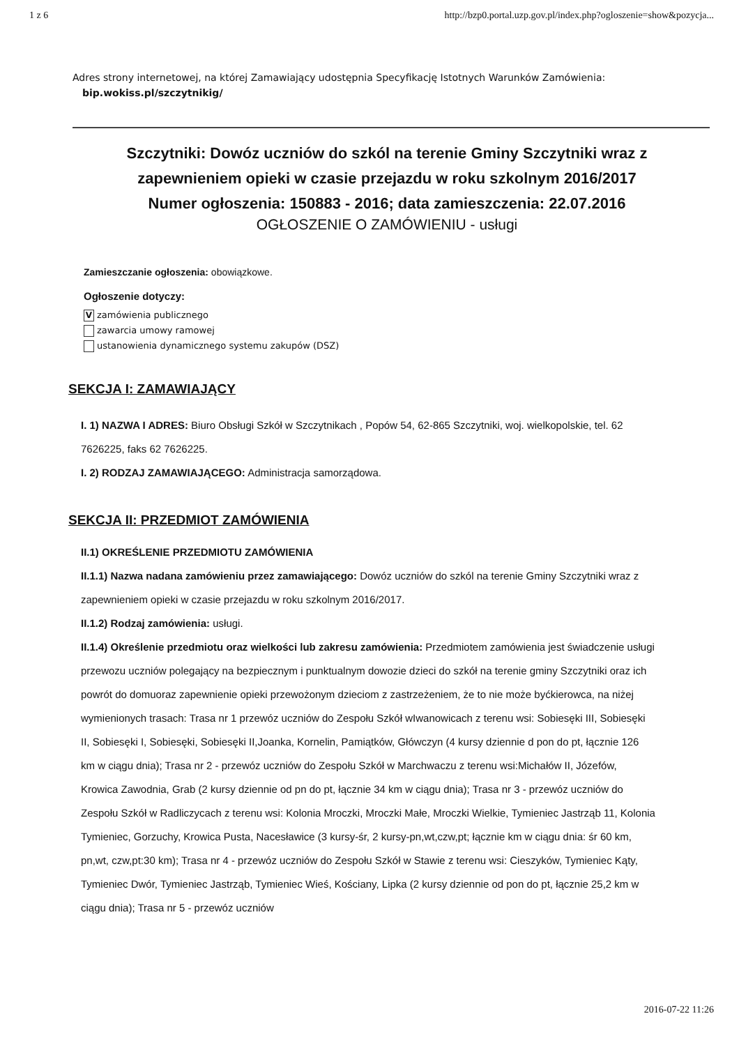1 z 6 http://bzp0.portal.uzp.gov.pl/index.php?ogloszenie=show&pozycja...
Adres strony internetowej, na której Zamawiający udostępnia Specyfikację Istotnych Warunków Zamówienia:
bip.wokiss.pl/szczytnikig/
Szczytniki: Dowóz uczniów do szkól na terenie Gminy Szczytniki wraz z zapewnieniem opieki w czasie przejazdu w roku szkolnym 2016/2017
Numer ogłoszenia: 150883 - 2016; data zamieszczenia: 22.07.2016
OGŁOSZENIE O ZAMÓWIENIU - usługi
Zamieszczanie ogłoszenia: obowiązkowe.
Ogłoszenie dotyczy:
Vzamówienia publicznego
zawarcia umowy ramowej
ustanowienia dynamicznego systemu zakupów (DSZ)
SEKCJA I: ZAMAWIAJĄCY
I. 1) NAZWA I ADRES: Biuro Obsługi Szkół w Szczytnikach , Popów 54, 62-865 Szczytniki, woj. wielkopolskie, tel. 62 7626225, faks 62 7626225.
I. 2) RODZAJ ZAMAWIAJĄCEGO: Administracja samorządowa.
SEKCJA II: PRZEDMIOT ZAMÓWIENIA
II.1) OKREŚLENIE PRZEDMIOTU ZAMÓWIENIA
II.1.1) Nazwa nadana zamówieniu przez zamawiającego: Dowóz uczniów do szkól na terenie Gminy Szczytniki wraz z zapewnieniem opieki w czasie przejazdu w roku szkolnym 2016/2017.
II.1.2) Rodzaj zamówienia: usługi.
II.1.4) Określenie przedmiotu oraz wielkości lub zakresu zamówienia: Przedmiotem zamówienia jest świadczenie usługi przewozu uczniów polegający na bezpiecznym i punktualnym dowozie dzieci do szkół na terenie gminy Szczytniki oraz ich powrót do domuoraz zapewnienie opieki przewożonym dzieciom z zastrzeżeniem, że to nie może byćkierowca, na niżej wymienionych trasach: Trasa nr 1 przewóz uczniów do Zespołu Szkół wIwanowicach z terenu wsi: Sobiesęki III, Sobiesęki II, Sobiesęki I, Sobiesęki, Sobiesęki II,Joanka, Kornelin, Pamiątków, Główczyn (4 kursy dziennie d pon do pt, łącznie 126 km w ciągu dnia); Trasa nr 2 - przewóz uczniów do Zespołu Szkół w Marchwaczu z terenu wsi:Michałów II, Józefów, Krowica Zawodnia, Grab (2 kursy dziennie od pn do pt, łącznie 34 km w ciągu dnia); Trasa nr 3 - przewóz uczniów do Zespołu Szkół w Radliczycach z terenu wsi: Kolonia Mroczki, Mroczki Małe, Mroczki Wielkie, Tymieniec Jastrząb 11, Kolonia Tymieniec, Gorzuchy, Krowica Pusta, Nacesławice (3 kursy-śr, 2 kursy-pn,wt,czw,pt; łącznie km w ciągu dnia: śr 60 km, pn,wt, czw,pt:30 km); Trasa nr 4 - przewóz uczniów do Zespołu Szkół w Stawie z terenu wsi: Cieszyków, Tymieniec Kąty, Tymieniec Dwór, Tymieniec Jastrząb, Tymieniec Wieś, Kościany, Lipka (2 kursy dziennie od pon do pt, łącznie 25,2 km w ciągu dnia); Trasa nr 5 - przewóz uczniów
2016-07-22 11:26